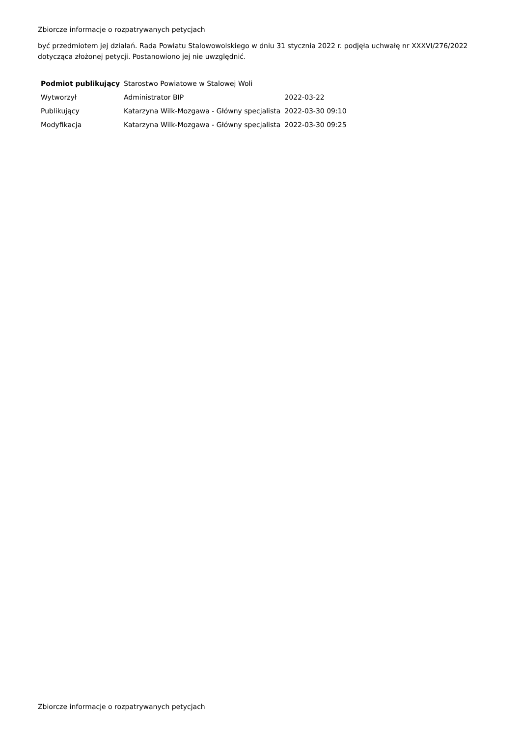Zbiorcze informacje o rozpatrywanych petycjach
być przedmiotem jej działań. Rada Powiatu Stalowowolskiego w dniu 31 stycznia 2022 r. podjęła uchwałę nr XXXVI/276/2022 dotycząca złożonej petycji. Postanowiono jej nie uwzględnić.
| Podmiot publikujący | Starostwo Powiatowe w Stalowej Woli | |
| Wytworzył | Administrator BIP | 2022-03-22 |
| Publikujący | Katarzyna Wilk-Mozgawa - Główny specjalista | 2022-03-30 09:10 |
| Modyfikacja | Katarzyna Wilk-Mozgawa - Główny specjalista | 2022-03-30 09:25 |
Zbiorcze informacje o rozpatrywanych petycjach